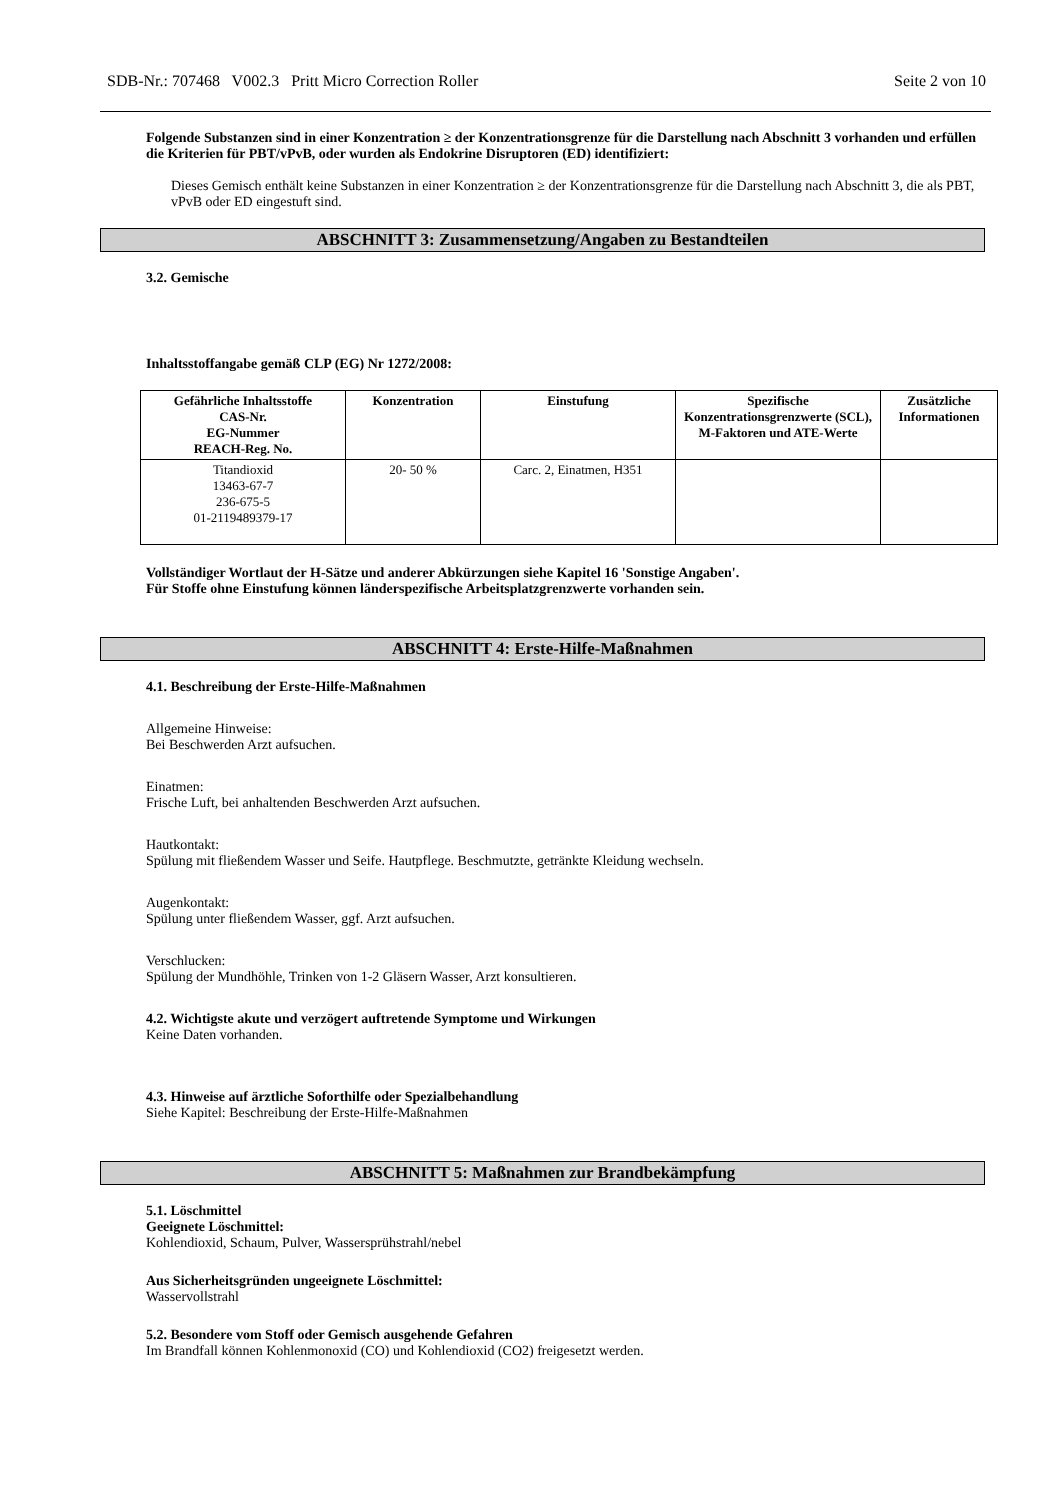SDB-Nr.: 707468 V002.3 Pritt Micro Correction Roller Seite 2 von 10
Folgende Substanzen sind in einer Konzentration ≥ der Konzentrationsgrenze für die Darstellung nach Abschnitt 3 vorhanden und erfüllen die Kriterien für PBT/vPvB, oder wurden als Endokrine Disruptoren (ED) identifiziert:
Dieses Gemisch enthält keine Substanzen in einer Konzentration ≥ der Konzentrationsgrenze für die Darstellung nach Abschnitt 3, die als PBT, vPvB oder ED eingestuft sind.
ABSCHNITT 3: Zusammensetzung/Angaben zu Bestandteilen
3.2. Gemische
Inhaltsstoffangabe gemäß CLP (EG) Nr 1272/2008:
| Gefährliche Inhaltsstoffe CAS-Nr. EG-Nummer REACH-Reg. No. | Konzentration | Einstufung | Spezifische Konzentrationsgrenzwerte (SCL), M-Faktoren und ATE-Werte | Zusätzliche Informationen |
| --- | --- | --- | --- | --- |
| Titandioxid 13463-67-7 236-675-5 01-2119489379-17 | 20- 50 % | Carc. 2, Einatmen, H351 | | |
Vollständiger Wortlaut der H-Sätze und anderer Abkürzungen siehe Kapitel 16 'Sonstige Angaben'.
Für Stoffe ohne Einstufung können länderspezifische Arbeitsplatzgrenzwerte vorhanden sein.
ABSCHNITT 4: Erste-Hilfe-Maßnahmen
4.1. Beschreibung der Erste-Hilfe-Maßnahmen
Allgemeine Hinweise:
Bei Beschwerden Arzt aufsuchen.
Einatmen:
Frische Luft, bei anhaltenden Beschwerden Arzt aufsuchen.
Hautkontakt:
Spülung mit fließendem Wasser und Seife. Hautpflege. Beschmutzte, getränkte Kleidung wechseln.
Augenkontakt:
Spülung unter fließendem Wasser, ggf. Arzt aufsuchen.
Verschlucken:
Spülung der Mundhöhle, Trinken von 1-2 Gläsern Wasser, Arzt konsultieren.
4.2. Wichtigste akute und verzögert auftretende Symptome und Wirkungen
Keine Daten vorhanden.
4.3. Hinweise auf ärztliche Soforthilfe oder Spezialbehandlung
Siehe Kapitel: Beschreibung der Erste-Hilfe-Maßnahmen
ABSCHNITT 5: Maßnahmen zur Brandbekämpfung
5.1. Löschmittel
Geeignete Löschmittel:
Kohlendioxid, Schaum, Pulver, Wassersprühstrahl/nebel
Aus Sicherheitsgründen ungeeignete Löschmittel:
Wasservollstrahl
5.2. Besondere vom Stoff oder Gemisch ausgehende Gefahren
Im Brandfall können Kohlenmonoxid (CO) und Kohlendioxid (CO2) freigesetzt werden.